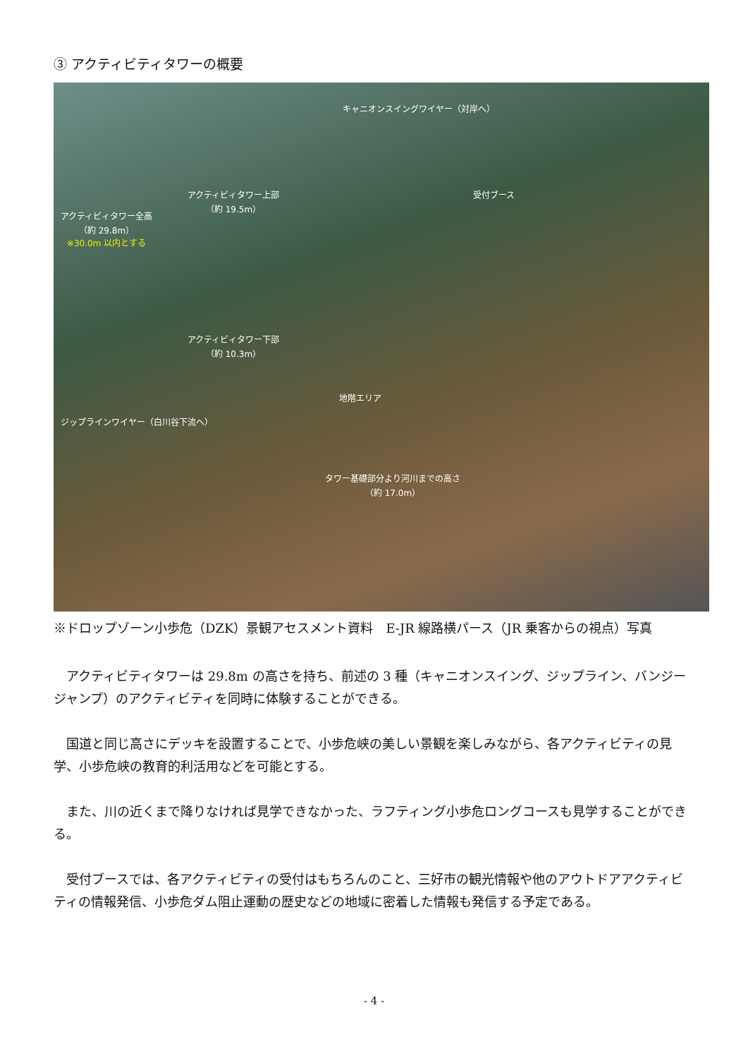③ アクティビティタワーの概要
キャニオンスイングワイヤー（対岸へ）
アクティビィタワー上部
（約 19.5m）
アクティビィタワー全高
（約 29.8m）
※30.0m 以内とする
受付ブース
アクティビィタワー下部
（約 10.3m）
地階エリア
ジップラインワイヤー（白川谷下流へ）
タワー基礎部分より河川までの高さ
（約 17.0m）
※ドロップゾーン小歩危（DZK）景観アセスメント資料　E-JR 線路横パース（JR 乗客からの視点）写真
アクティビティタワーは 29.8m の高さを持ち、前述の 3 種（キャニオンスイング、ジップライン、バンジージャンプ）のアクティビティを同時に体験することができる。
国道と同じ高さにデッキを設置することで、小歩危峡の美しい景観を楽しみながら、各アクティビティの見学、小歩危峡の教育的利活用などを可能とする。
また、川の近くまで降りなければ見学できなかった、ラフティング小歩危ロングコースも見学することができる。
受付ブースでは、各アクティビティの受付はもちろんのこと、三好市の観光情報や他のアウトドアアクティビティの情報発信、小歩危ダム阻止運動の歴史などの地域に密着した情報も発信する予定である。
- 4 -